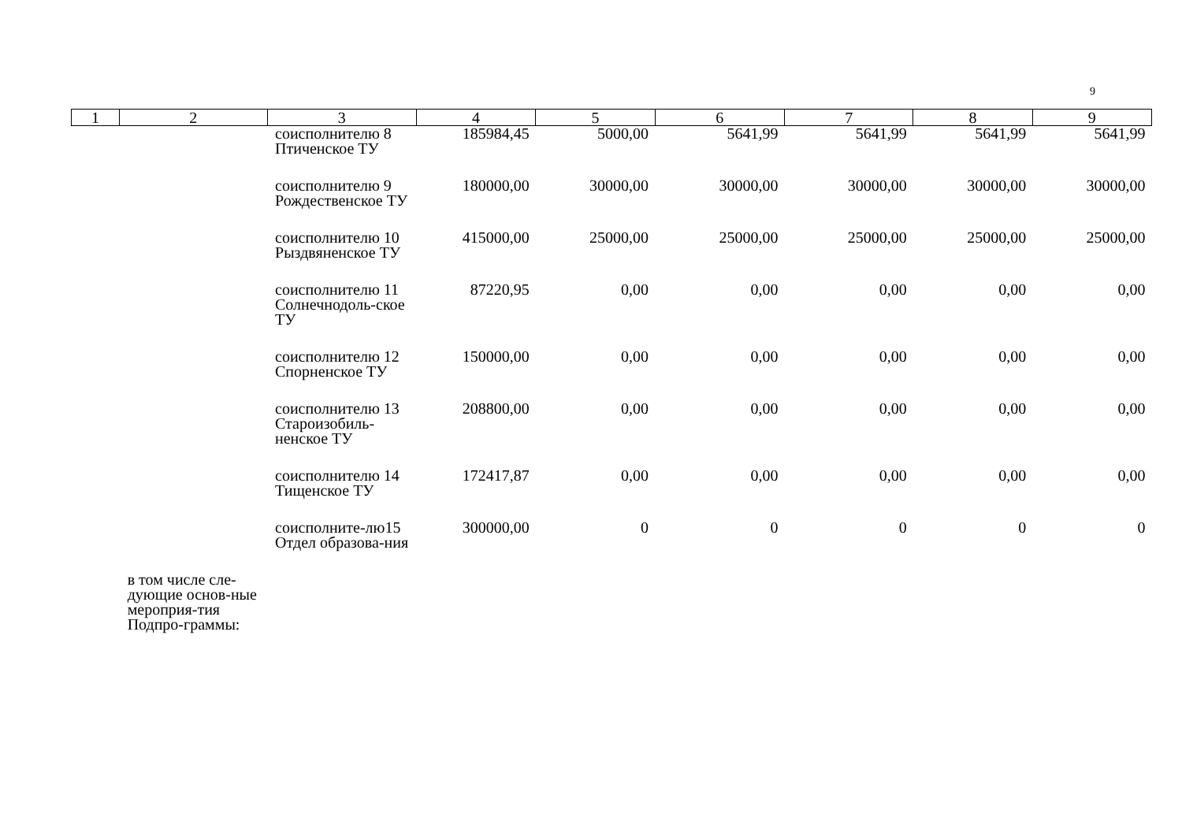9
| 1 | 2 | 3 | 4 | 5 | 6 | 7 | 8 | 9 |
| --- | --- | --- | --- | --- | --- | --- | --- | --- |
| | | соисполнителю 8 Птиченское ТУ | 185984,45 | 5000,00 | 5641,99 | 5641,99 | 5641,99 | 5641,99 |
| | | соисполнителю 9 Рождественское ТУ | 180000,00 | 30000,00 | 30000,00 | 30000,00 | 30000,00 | 30000,00 |
| | | соисполнителю 10 Рыздвяненское ТУ | 415000,00 | 25000,00 | 25000,00 | 25000,00 | 25000,00 | 25000,00 |
| | | соисполнителю 11 Солнечнодоль-ское ТУ | 87220,95 | 0,00 | 0,00 | 0,00 | 0,00 | 0,00 |
| | | соисполнителю 12 Спорненское ТУ | 150000,00 | 0,00 | 0,00 | 0,00 | 0,00 | 0,00 |
| | | соисполнителю 13 Староизобиль-ненское ТУ | 208800,00 | 0,00 | 0,00 | 0,00 | 0,00 | 0,00 |
| | | соисполнителю 14 Тищенское ТУ | 172417,87 | 0,00 | 0,00 | 0,00 | 0,00 | 0,00 |
| | | соисполните-лю15 Отдел образова-ния | 300000,00 | 0 | 0 | 0 | 0 | 0 |
| | в том числе сле-дующие основ-ные мероприя-тия Подпро-граммы: | | | | | | | |